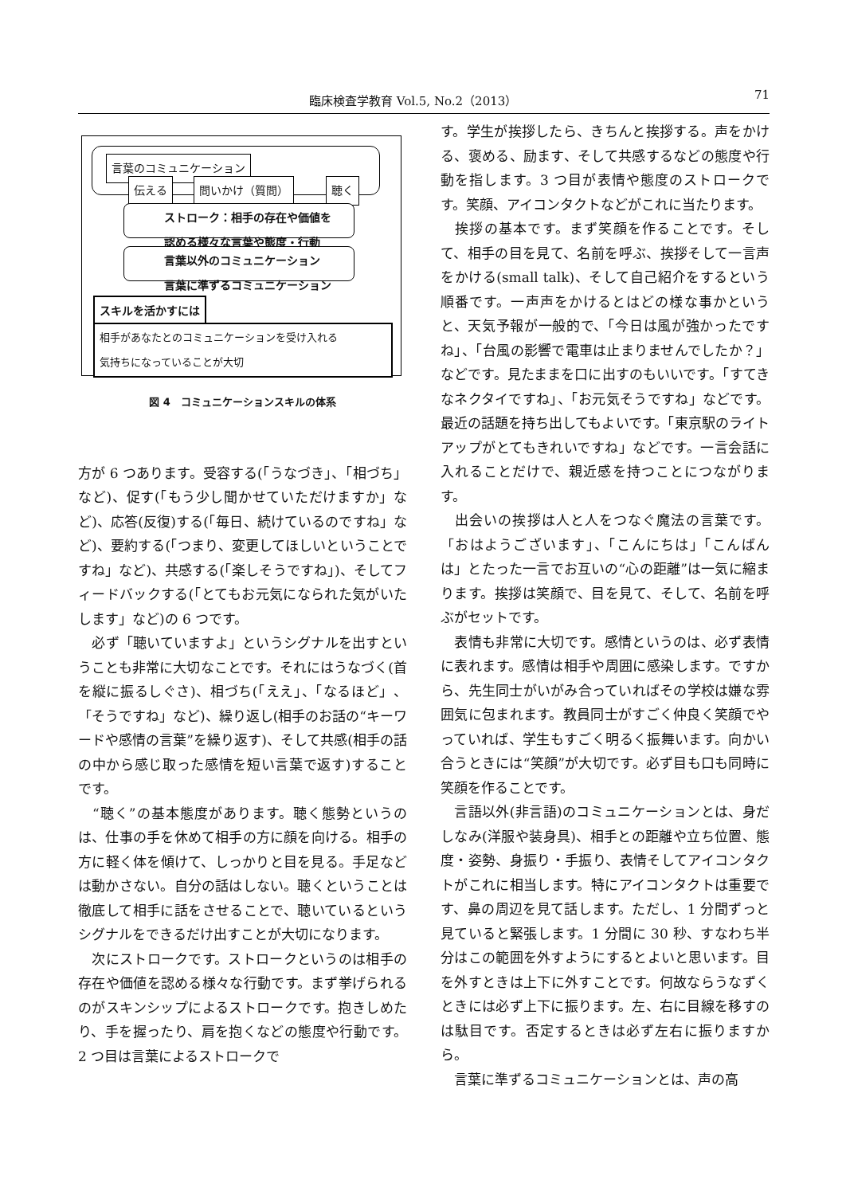臨床検査学教育 Vol.5, No.2（2013） 71
言葉のコミュニケーション
伝える 問いかけ（質問） 聴く
ストローク：相手の存在や価値を
認める様々な言葉や態度・行動
言葉以外のコミュニケーション
言葉に準ずるコミュニケーション
スキルを活かすには
相手があなたとのコミュニケーションを受け入れる
気持ちになっていることが大切
図 4　コミュニケーションスキルの体系
方が 6 つあります。受容する(「うなづき」、「相づち」など)、促す(「もう少し聞かせていただけますか」など)、応答(反復)する(「毎日、続けているのですね」など)、要約する(「つまり、変更してほしいということですね」など)、共感する(「楽しそうですね」)、そしてフィードバックする(「とてもお元気になられた気がいたします」など)の 6 つです。
　必ず「聴いていますよ」というシグナルを出すということも非常に大切なことです。それにはうなづく(首を縦に振るしぐさ)、相づち(「ええ」、「なるほど」、「そうですね」など)、繰り返し(相手のお話の“キーワードや感情の言葉”を繰り返す)、そして共感(相手の話の中から感じ取った感情を短い言葉で返す)することです。
　“聴く”の基本態度があります。聴く態勢というのは、仕事の手を休めて相手の方に顔を向ける。相手の方に軽く体を傾けて、しっかりと目を見る。手足などは動かさない。自分の話はしない。聴くということは徹底して相手に話をさせることで、聴いているというシグナルをできるだけ出すことが大切になります。
　次にストロークです。ストロークというのは相手の存在や価値を認める様々な行動です。まず挙げられるのがスキンシップによるストロークです。抱きしめたり、手を握ったり、肩を抱くなどの態度や行動です。2 つ目は言葉によるストロークで
す。学生が挨拶したら、きちんと挨拶する。声をかける、褒める、励ます、そして共感するなどの態度や行動を指します。3 つ目が表情や態度のストロークです。笑顔、アイコンタクトなどがこれに当たります。
　挨拶の基本です。まず笑顔を作ることです。そして、相手の目を見て、名前を呼ぶ、挨拶そして一言声をかける(small talk)、そして自己紹介をするという順番です。一声声をかけるとはどの様な事かというと、天気予報が一般的で、「今日は風が強かったですね」、「台風の影響で電車は止まりませんでしたか？」などです。見たままを口に出すのもいいです。「すてきなネクタイですね」、「お元気そうですね」などです。最近の話題を持ち出してもよいです。「東京駅のライトアップがとてもきれいですね」などです。一言会話に入れることだけで、親近感を持つことにつながります。
　出会いの挨拶は人と人をつなぐ魔法の言葉です。「おはようございます」、「こんにちは」「こんばんは」とたった一言でお互いの“心の距離”は一気に縮まります。挨拶は笑顔で、目を見て、そして、名前を呼ぶがセットです。
　表情も非常に大切です。感情というのは、必ず表情に表れます。感情は相手や周囲に感染します。ですから、先生同士がいがみ合っていればその学校は嫌な雰囲気に包まれます。教員同士がすごく仲良く笑顔でやっていれば、学生もすごく明るく振舞います。向かい合うときには“笑顔”が大切です。必ず目も口も同時に笑顔を作ることです。
　言語以外(非言語)のコミュニケーションとは、身だしなみ(洋服や装身具)、相手との距離や立ち位置、態度・姿勢、身振り・手振り、表情そしてアイコンタクトがこれに相当します。特にアイコンタクトは重要です、鼻の周辺を見て話します。ただし、1 分間ずっと見ていると緊張します。1 分間に 30 秒、すなわち半分はこの範囲を外すようにするとよいと思います。目を外すときは上下に外すことです。何故ならうなずくときには必ず上下に振ります。左、右に目線を移すのは駄目です。否定するときは必ず左右に振りますから。
　言葉に準ずるコミュニケーションとは、声の高